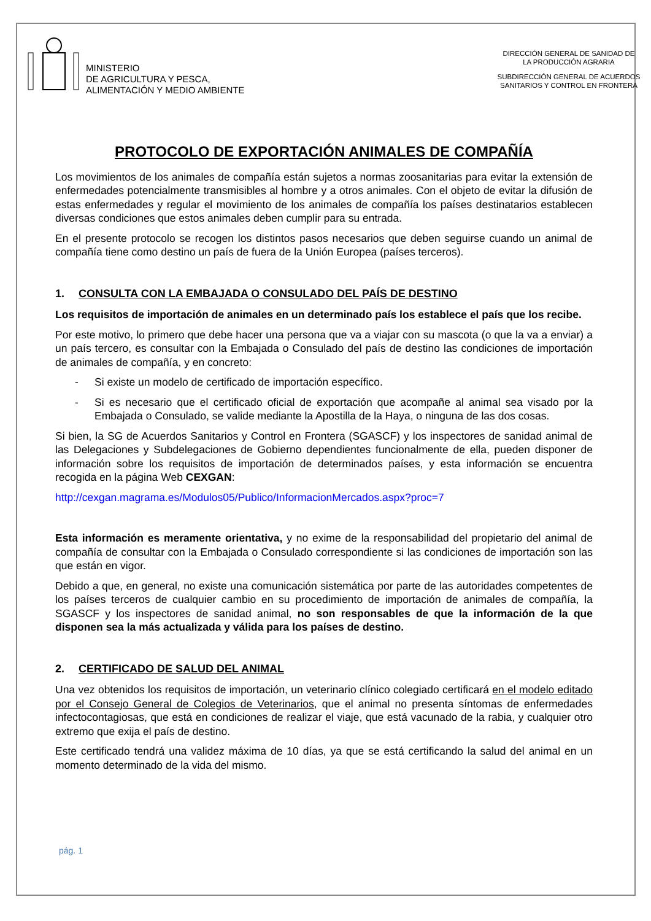MINISTERIO
DE AGRICULTURA Y PESCA,
ALIMENTACIÓN Y MEDIO AMBIENTE
DIRECCIÓN GENERAL DE SANIDAD DE
LA PRODUCCIÓN AGRARIA
SUBDIRECCIÓN GENERAL DE ACUERDOS
SANITARIOS Y CONTROL EN FRONTERA
PROTOCOLO DE EXPORTACIÓN ANIMALES DE COMPAÑÍA
Los movimientos de los animales de compañía están sujetos a normas zoosanitarias para evitar la extensión de enfermedades potencialmente transmisibles al hombre y a otros animales. Con el objeto de evitar la difusión de estas enfermedades y regular el movimiento de los animales de compañía los países destinatarios establecen diversas condiciones que estos animales deben cumplir para su entrada.
En el presente protocolo se recogen los distintos pasos necesarios que deben seguirse cuando un animal de compañía tiene como destino un país de fuera de la Unión Europea (países terceros).
1. CONSULTA CON LA EMBAJADA O CONSULADO DEL PAÍS DE DESTINO
Los requisitos de importación de animales en un determinado país los establece el país que los recibe.
Por este motivo, lo primero que debe hacer una persona que va a viajar con su mascota (o que la va a enviar) a un país tercero, es consultar con la Embajada o Consulado del país de destino las condiciones de importación de animales de compañía, y en concreto:
- Si existe un modelo de certificado de importación específico.
- Si es necesario que el certificado oficial de exportación que acompañe al animal sea visado por la Embajada o Consulado, se valide mediante la Apostilla de la Haya, o ninguna de las dos cosas.
Si bien, la SG de Acuerdos Sanitarios y Control en Frontera (SGASCF) y los inspectores de sanidad animal de las Delegaciones y Subdelegaciones de Gobierno dependientes funcionalmente de ella, pueden disponer de información sobre los requisitos de importación de determinados países, y esta información se encuentra recogida en la página Web CEXGAN:
http://cexgan.magrama.es/Modulos05/Publico/InformacionMercados.aspx?proc=7
Esta información es meramente orientativa, y no exime de la responsabilidad del propietario del animal de compañía de consultar con la Embajada o Consulado correspondiente si las condiciones de importación son las que están en vigor.
Debido a que, en general, no existe una comunicación sistemática por parte de las autoridades competentes de los países terceros de cualquier cambio en su procedimiento de importación de animales de compañía, la SGASCF y los inspectores de sanidad animal, no son responsables de que la información de la que disponen sea la más actualizada y válida para los países de destino.
2. CERTIFICADO DE SALUD DEL ANIMAL
Una vez obtenidos los requisitos de importación, un veterinario clínico colegiado certificará en el modelo editado por el Consejo General de Colegios de Veterinarios, que el animal no presenta síntomas de enfermedades infectocontagiosas, que está en condiciones de realizar el viaje, que está vacunado de la rabia, y cualquier otro extremo que exija el país de destino.
Este certificado tendrá una validez máxima de 10 días, ya que se está certificando la salud del animal en un momento determinado de la vida del mismo.
pág. 1